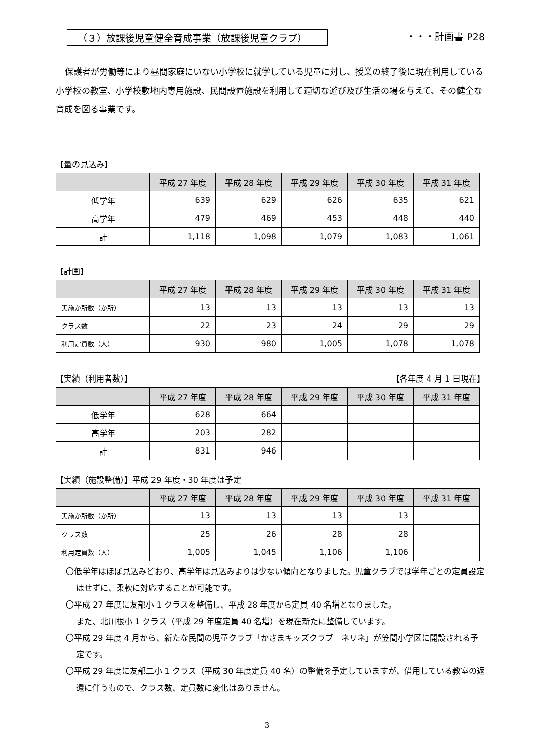（３）放課後児童健全育成事業（放課後児童クラブ） ・・・計画書 P28
保護者が労働等により昼間家庭にいない小学校に就学している児童に対し、授業の終了後に現在利用している小学校の教室、小学校敷地内専用施設、民間設置施設を利用して適切な遊び及び生活の場を与えて、その健全な育成を図る事業です。
【量の見込み】
| | 平成 27 年度 | 平成 28 年度 | 平成 29 年度 | 平成 30 年度 | 平成 31 年度 |
| --- | --- | --- | --- | --- | --- |
| 低学年 | 639 | 629 | 626 | 635 | 621 |
| 高学年 | 479 | 469 | 453 | 448 | 440 |
| 計 | 1,118 | 1,098 | 1,079 | 1,083 | 1,061 |
【計画】
| | 平成 27 年度 | 平成 28 年度 | 平成 29 年度 | 平成 30 年度 | 平成 31 年度 |
| --- | --- | --- | --- | --- | --- |
| 実施か所数（か所） | 13 | 13 | 13 | 13 | 13 |
| クラス数 | 22 | 23 | 24 | 29 | 29 |
| 利用定員数（人） | 930 | 980 | 1,005 | 1,078 | 1,078 |
【実績（利用者数）】 【各年度 4 月 1 日現在】
| | 平成 27 年度 | 平成 28 年度 | 平成 29 年度 | 平成 30 年度 | 平成 31 年度 |
| --- | --- | --- | --- | --- | --- |
| 低学年 | 628 | 664 | | | |
| 高学年 | 203 | 282 | | | |
| 計 | 831 | 946 | | | |
【実績（施設整備）】平成 29 年度・30 年度は予定
| | 平成 27 年度 | 平成 28 年度 | 平成 29 年度 | 平成 30 年度 | 平成 31 年度 |
| --- | --- | --- | --- | --- | --- |
| 実施か所数（か所） | 13 | 13 | 13 | 13 | |
| クラス数 | 25 | 26 | 28 | 28 | |
| 利用定員数（人） | 1,005 | 1,045 | 1,106 | 1,106 | |
〇低学年はほぼ見込みどおり、高学年は見込みよりは少ない傾向となりました。児童クラブでは学年ごとの定員設定はせずに、柔軟に対応することが可能です。
〇平成 27 年度に友部小 1 クラスを整備し、平成 28 年度から定員 40 名増となりました。
また、北川根小 1 クラス（平成 29 年度定員 40 名増）を現在新たに整備しています。
〇平成 29 年度 4 月から、新たな民間の児童クラブ「かさまキッズクラブ　ネリネ」が笠間小学区に開設される予定です。
〇平成 29 年度に友部二小 1 クラス（平成 30 年度定員 40 名）の整備を予定していますが、借用している教室の返還に伴うもので、クラス数、定員数に変化はありません。
3